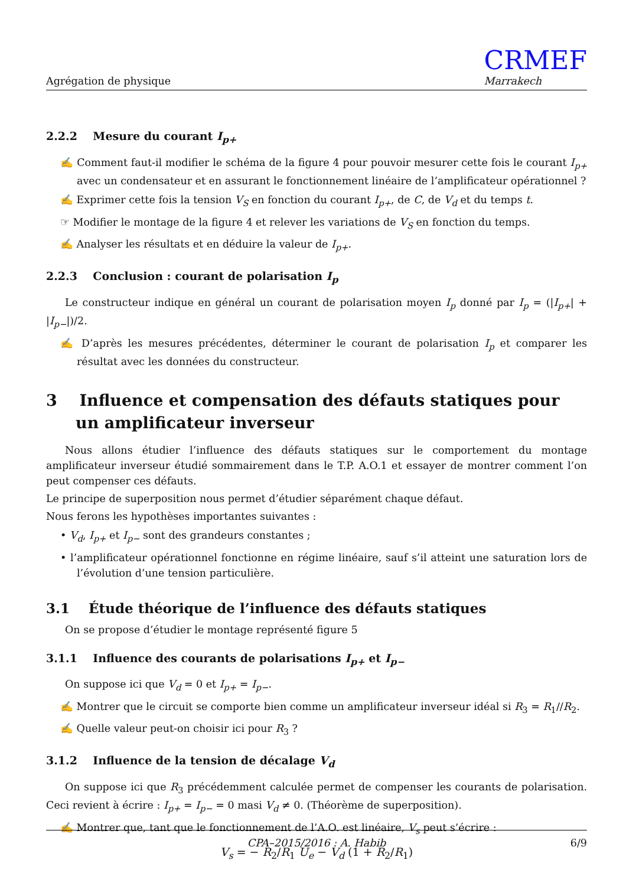Agrégation de physique CRMEF
Marrakech
2.2.2 Mesure du courant I<sub>p+</sub>
✍ Comment faut-il modifier le schéma de la figure 4 pour pouvoir mesurer cette fois le courant I<sub>p+</sub> avec un condensateur et en assurant le fonctionnement linéaire de l’amplificateur opérationnel ?
✍ Exprimer cette fois la tension V<sub>S</sub> en fonction du courant I<sub>p+</sub>, de C, de V<sub>d</sub> et du temps t.
☞ Modifier le montage de la figure 4 et relever les variations de V<sub>S</sub> en fonction du temps.
✍ Analyser les résultats et en déduire la valeur de I<sub>p+</sub>.
2.2.3 Conclusion : courant de polarisation I<sub>p</sub>
Le constructeur indique en général un courant de polarisation moyen I<sub>p</sub> donné par I<sub>p</sub> = (|I<sub>p+</sub>| + |I<sub>p−</sub>|)/2.
✍ D’après les mesures précédentes, déterminer le courant de polarisation I<sub>p</sub> et comparer les résultat avec les données du constructeur.
3 Influence et compensation des défauts statiques pour un amplificateur inverseur
Nous allons étudier l’influence des défauts statiques sur le comportement du montage amplificateur inverseur étudié sommairement dans le T.P. A.O.1 et essayer de montrer comment l’on peut compenser ces défauts.
Le principe de superposition nous permet d’étudier séparément chaque défaut.
Nous ferons les hypothèses importantes suivantes :
• V<sub>d</sub>, I<sub>p+</sub> et I<sub>p−</sub> sont des grandeurs constantes ;
• l’amplificateur opérationnel fonctionne en régime linéaire, sauf s’il atteint une saturation lors de l’évolution d’une tension particulière.
3.1 Étude théorique de l’influence des défauts statiques
On se propose d’étudier le montage représenté figure 5
3.1.1 Influence des courants de polarisations I<sub>p+</sub> et I<sub>p−</sub>
On suppose ici que V<sub>d</sub> = 0 et I<sub>p+</sub> = I<sub>p−</sub>.
✍ Montrer que le circuit se comporte bien comme un amplificateur inverseur idéal si R<sub>3</sub> = R<sub>1</sub>//R<sub>2</sub>.
✍ Quelle valeur peut-on choisir ici pour R<sub>3</sub> ?
3.1.2 Influence de la tension de décalage V<sub>d</sub>
On suppose ici que R<sub>3</sub> précédemment calculée permet de compenser les courants de polarisation. Ceci revient à écrire : I<sub>p+</sub> = I<sub>p−</sub> = 0 masi V<sub>d</sub> ≠ 0. (Théorème de superposition).
✍ Montrer que, tant que le fonctionnement de l’A.O. est linéaire, V<sub>s</sub> peut s’écrire :
V<sub>s</sub> = − R<sub>2</sub>/R<sub>1</sub> U<sub>e</sub> − V<sub>d</sub> (1 + R<sub>2</sub>/R<sub>1</sub>)
CPA–2015/2016 : A. Habib 6/9